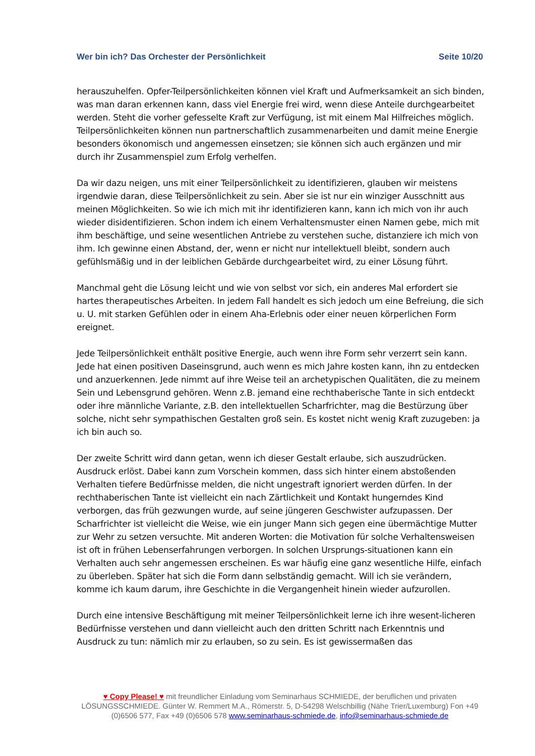Wer bin ich? Das Orchester der Persönlichkeit Seite 10/20
herauszuhelfen. Opfer-Teilpersönlichkeiten können viel Kraft und Aufmerksamkeit an sich binden, was man daran erkennen kann, dass viel Energie frei wird, wenn diese Anteile durchgearbeitet werden. Steht die vorher gefesselte Kraft zur Verfügung, ist mit einem Mal Hilfreiches möglich. Teilpersönlichkeiten können nun partnerschaftlich zusammenarbeiten und damit meine Energie besonders ökonomisch und angemessen einsetzen; sie können sich auch ergänzen und mir durch ihr Zusammenspiel zum Erfolg verhelfen.
Da wir dazu neigen, uns mit einer Teilpersönlichkeit zu identifizieren, glauben wir meistens irgendwie daran, diese Teilpersönlichkeit zu sein. Aber sie ist nur ein winziger Ausschnitt aus meinen Möglichkeiten. So wie ich mich mit ihr identifizieren kann, kann ich mich von ihr auch wieder disidentifizieren. Schon indem ich einem Verhaltensmuster einen Namen gebe, mich mit ihm beschäftige, und seine wesentlichen Antriebe zu verstehen suche, distanziere ich mich von ihm. Ich gewinne einen Abstand, der, wenn er nicht nur intellektuell bleibt, sondern auch gefühlsmäßig und in der leiblichen Gebärde durchgearbeitet wird, zu einer Lösung führt.
Manchmal geht die Lösung leicht und wie von selbst vor sich, ein anderes Mal erfordert sie hartes therapeutisches Arbeiten. In jedem Fall handelt es sich jedoch um eine Befreiung, die sich u. U. mit starken Gefühlen oder in einem Aha-Erlebnis oder einer neuen körperlichen Form ereignet.
Jede Teilpersönlichkeit enthält positive Energie, auch wenn ihre Form sehr verzerrt sein kann. Jede hat einen positiven Daseinsgrund, auch wenn es mich Jahre kosten kann, ihn zu entdecken und anzuerkennen. Jede nimmt auf ihre Weise teil an archetypischen Qualitäten, die zu meinem Sein und Lebensgrund gehören. Wenn z.B. jemand eine rechthaberische Tante in sich entdeckt oder ihre männliche Variante, z.B. den intellektuellen Scharfrichter, mag die Bestürzung über solche, nicht sehr sympathischen Gestalten groß sein. Es kostet nicht wenig Kraft zuzugeben: ja ich bin auch so.
Der zweite Schritt wird dann getan, wenn ich dieser Gestalt erlaube, sich auszudrücken. Ausdruck erlöst. Dabei kann zum Vorschein kommen, dass sich hinter einem abstoßenden Verhalten tiefere Bedürfnisse melden, die nicht ungestraft ignoriert werden dürfen. In der rechthaberischen Tante ist vielleicht ein nach Zärtlichkeit und Kontakt hungerndes Kind verborgen, das früh gezwungen wurde, auf seine jüngeren Geschwister aufzupassen. Der Scharfrichter ist vielleicht die Weise, wie ein junger Mann sich gegen eine übermächtige Mutter zur Wehr zu setzen versuchte. Mit anderen Worten: die Motivation für solche Verhaltensweisen ist oft in frühen Lebenserfahrungen verborgen. In solchen Ursprungs-situationen kann ein Verhalten auch sehr angemessen erscheinen. Es war häufig eine ganz wesentliche Hilfe, einfach zu überleben. Später hat sich die Form dann selbständig gemacht. Will ich sie verändern, komme ich kaum darum, ihre Geschichte in die Vergangenheit hinein wieder aufzurollen.
Durch eine intensive Beschäftigung mit meiner Teilpersönlichkeit lerne ich ihre wesent-licheren Bedürfnisse verstehen und dann vielleicht auch den dritten Schritt nach Erkenntnis und Ausdruck zu tun: nämlich mir zu erlauben, so zu sein. Es ist gewissermaßen das
♥ Copy Please! ♥ mit freundlicher Einladung vom Seminarhaus SCHMIEDE, der beruflichen und privaten LÖSUNGSSCHMIEDE. Günter W. Remmert M.A., Römerstr. 5, D-54298 Welschbillig (Nähe Trier/Luxemburg) Fon +49 (0)6506 577, Fax +49 (0)6506 578 www.seminarhaus-schmiede.de, info@seminarhaus-schmiede.de